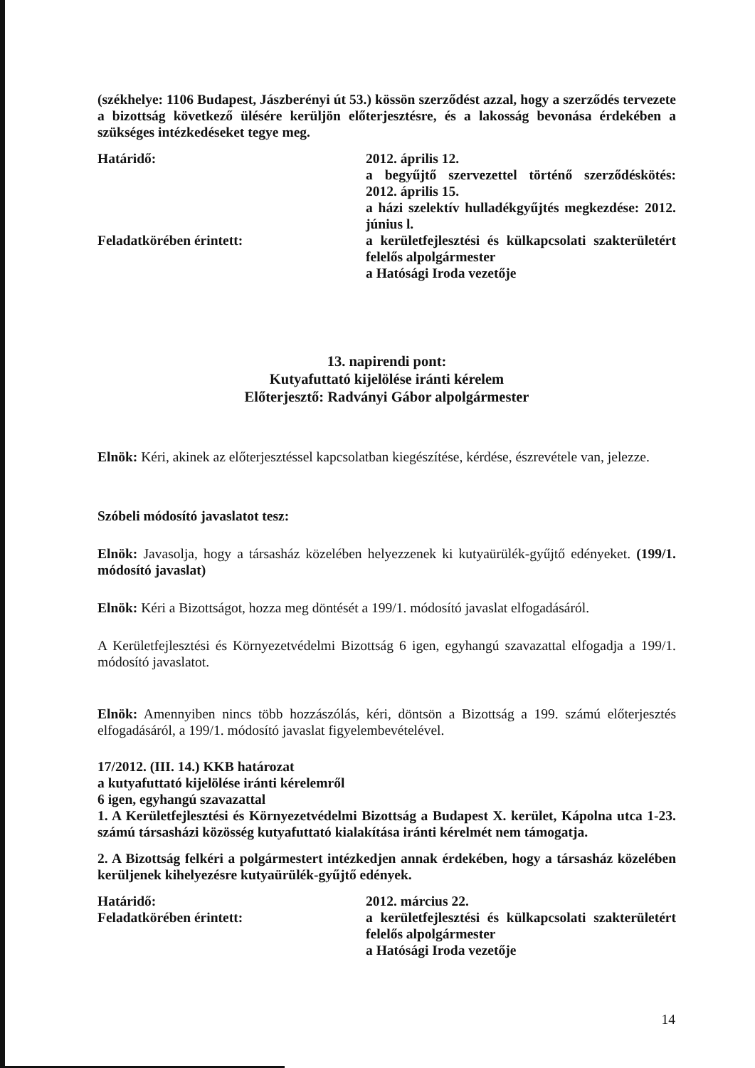(székhelye: 1106 Budapest, Jászberényi út 53.) kössön szerződést azzal, hogy a szerződés tervezete a bizottság következő ülésére kerüljön előterjesztésre, és a lakosság bevonása érdekében a szükséges intézkedéseket tegye meg.
Határidő: 2012. április 12.
a begyűjtő szervezettel történő szerződéskötés: 2012. április 15.
a házi szelektív hulladékgyűjtés megkezdése: 2012. június l.
Feladatkörében érintett: a kerületfejlesztési és külkapcsolati szakterületért felelős alpolgármester
a Hatósági Iroda vezetője
13. napirendi pont:
Kutyafuttató kijelölése iránti kérelem
Előterjesztő: Radványi Gábor alpolgármester
Elnök: Kéri, akinek az előterjesztéssel kapcsolatban kiegészítése, kérdése, észrevétele van, jelezze.
Szóbeli módosító javaslatot tesz:
Elnök: Javasolja, hogy a társasház közelében helyezzenek ki kutyaürülék-gyűjtő edényeket. (199/1. módosító javaslat)
Elnök: Kéri a Bizottságot, hozza meg döntését a 199/1. módosító javaslat elfogadásáról.
A Kerületfejlesztési és Környezetvédelmi Bizottság 6 igen, egyhangú szavazattal elfogadja a 199/1. módosító javaslatot.
Elnök: Amennyiben nincs több hozzászólás, kéri, döntsön a Bizottság a 199. számú előterjesztés elfogadásáról, a 199/1. módosító javaslat figyelembevételével.
17/2012. (III. 14.) KKB határozat
a kutyafuttató kijelölése iránti kérelemről
6 igen, egyhangú szavazattal
1. A Kerületfejlesztési és Környezetvédelmi Bizottság a Budapest X. kerület, Kápolna utca 1-23. számú társasházi közösség kutyafuttató kialakítása iránti kérelmét nem támogatja.
2. A Bizottság felkéri a polgármestert intézkedjen annak érdekében, hogy a társasház közelében kerüljenek kihelyezésre kutyaürülék-gyűjtő edények.
Határidő: 2012. március 22.
Feladatkörében érintett: a kerületfejlesztési és külkapcsolati szakterületért felelős alpolgármester
a Hatósági Iroda vezetője
14